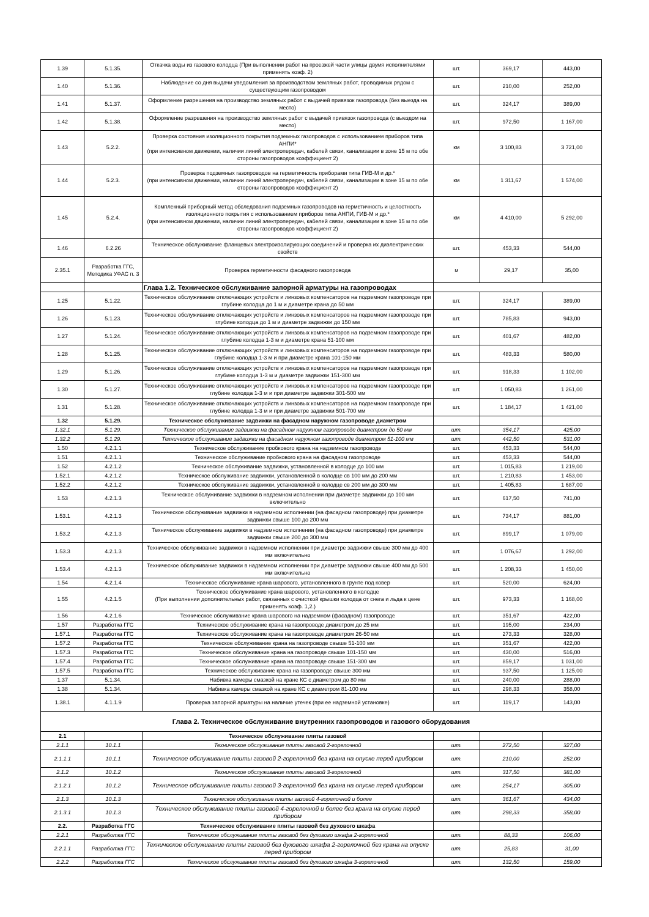| 1.39 | 5.1.35. | Откачка воды из газового колодца (При выполнении работ на проезжей части улицы двумя исполнителями применять коэф. 2) | шт. | 369,17 | 443,00 |
| 1.40 | 5.1.36. | Наблюдение со дня выдачи уведомления за производством земляных работ, проводимых рядом с существующим газопроводом | шт. | 210,00 | 252,00 |
| 1.41 | 5.1.37. | Оформление разрешения на производство земляных работ с выдачей привязок газопровода (без выезда на место) | шт. | 324,17 | 389,00 |
| 1.42 | 5.1.38. | Оформление разрешения на производство земляных работ с выдачей привязок газопровода (с выездом на место) | шт. | 972,50 | 1 167,00 |
| 1.43 | 5.2.2. | Проверка состояния изоляционного покрытия подземных газопроводов с использованием приборов типа АНПИ* (при интенсивном движении, наличии линий электропередач, кабелей связи, канализации в зоне 15 м по обе стороны газопроводов коэффициент 2) | км | 3 100,83 | 3 721,00 |
| 1.44 | 5.2.3. | Проверка подземных газопроводов на герметичность приборами типа ГИВ-М и др.* (при интенсивном движении, наличии линий электропередач, кабелей связи, канализации в зоне 15 м по обе стороны газопроводов коэффициент 2) | км | 1 311,67 | 1 574,00 |
| 1.45 | 5.2.4. | Комплекный приборный метод обследования подземных газопроводов на герметичность и целостность изоляционного покрытия с использованием приборов типа АНПИ, ГИВ-М и др.* (при интенсивном движении, наличии линий электропередач, кабелей связи, канализации в зоне 15 м по обе стороны газопроводов коэффициент 2) | км | 4 410,00 | 5 292,00 |
| 1.46 | 6.2.26 | Техническое обслуживание фланцевых электроизолирующих соединений и проверка их диэлектрических свойств | шт. | 453,33 | 544,00 |
| 2.35.1 | Разработка ГГС, Методика УФАС п. 3 | Проверка герметичности фасадного газопровода | м | 29,17 | 35,00 |
| | | Глава 1.2. Техническое обслуживание запорной арматуры на газопроводах | | | |
| 1.25 | 5.1.22. | Техническое обслуживание отключающих устройств и линзовых компенсаторов на подземном газопроводе при глубине колодца до 1 м и диаметре крана до 50 мм | шт. | 324,17 | 389,00 |
| 1.26 | 5.1.23. | Техническое обслуживание отключающих устройств и линзовых компенсаторов на подземном газопроводе при глубине колодца до 1 м и диаметре задвижки до 150 мм | шт. | 785,83 | 943,00 |
| 1.27 | 5.1.24. | Техническое обслуживание отключающих устройств и линзовых компенсаторов на подземном газопроводе при глубине колодца 1-3 м и диаметре крана 51-100 мм | шт. | 401,67 | 482,00 |
| 1.28 | 5.1.25. | Техническое обслуживание отключающих устройств и линзовых компенсаторов на подземном газопроводе при глубине колодца 1-3 м и при диаметре крана 101-150 мм | шт. | 483,33 | 580,00 |
| 1.29 | 5.1.26. | Техническое обслуживание отключающих устройств и линзовых компенсаторов на подземном газопроводе при глубине колодца 1-3 м и диаметре задвижки 151-300 мм | шт. | 918,33 | 1 102,00 |
| 1.30 | 5.1.27. | Техническое обслуживание отключающих устройств и линзовых компенсаторов на подземном газопроводе при глубине колодца 1-3 м и при диаметре задвижки 301-500 мм | шт. | 1 050,83 | 1 261,00 |
| 1.31 | 5.1.28. | Техническое обслуживание отключающих устройств и линзовых компенсаторов на подземном газопроводе при глубине колодца 1-3 м и при диаметре задвижки 501-700 мм | шт. | 1 184,17 | 1 421,00 |
| 1.32 | 5.1.29. | Техническое обслуживание задвижки на фасадном наружном газопроводе диаметром | | | |
| 1.32.1 | 5.1.29. | Техническое обслуживание задвижки на фасадном наружном газопроводе диаметром до 50 мм | шт. | 354,17 | 425,00 |
| 1.32.2 | 5.1.29. | Техническое обслуживание задвижки на фасадном наружном газопроводе диаметром 51-100 мм | шт. | 442,50 | 531,00 |
| 1.50 | 4.2.1.1 | Техническое обслуживание пробкового крана на надземном газопроводе | шт. | 453,33 | 544,00 |
| 1.51 | 4.2.1.1 | Техническое обслуживание пробкового крана на фасадном газопроводе | шт. | 453,33 | 544,00 |
| 1.52 | 4.2.1.2 | Техническое обслуживание задвижки, установленной в колодце до 100 мм | шт. | 1 015,83 | 1 219,00 |
| 1.52.1 | 4.2.1.2 | Техническое обслуживание задвижки, установленной в колодце св 100 мм до 200 мм | шт. | 1 210,83 | 1 453,00 |
| 1.52.2 | 4.2.1.2 | Техническое обслуживание задвижки, установленной в колодце св 200 мм до 300 мм | шт. | 1 405,83 | 1 687,00 |
| 1.53 | 4.2.1.3 | Техническое обслуживание задвижки в надземном исполнении при диаметре задвижки до 100 мм включительно | шт. | 617,50 | 741,00 |
| 1.53.1 | 4.2.1.3 | Техническое обслуживание задвижки в надземном исполнении (на фасадном газопроводе) при диаметре задвижки свыше 100 до 200 мм | шт. | 734,17 | 881,00 |
| 1.53.2 | 4.2.1.3 | Техническое обслуживание задвижки в надземном исполнении (на фасадном газопроводе) при диаметре задвижки свыше 200 до 300 мм | шт. | 899,17 | 1 079,00 |
| 1.53.3 | 4.2.1.3 | Техническое обслуживание задвижки в надземном исполнении при диаметре задвижки свыше 300 мм до 400 мм включительно | шт. | 1 076,67 | 1 292,00 |
| 1.53.4 | 4.2.1.3 | Техническое обслуживание задвижки в надземном исполнении при диаметре задвижки свыше 400 мм до 500 мм включительно | шт. | 1 208,33 | 1 450,00 |
| 1.54 | 4.2.1.4 | Техническое обслуживание крана шарового, установленного в грунте под ковер | шт. | 520,00 | 624,00 |
| 1.55 | 4.2.1.5 | Техническое обслуживание крана шарового, установленного в колодце (При выполнении дополнительных работ, связанных с очисткой крышки колодца от снега и льда к цене применять коэф. 1,2.) | шт. | 973,33 | 1 168,00 |
| 1.56 | 4.2.1.6 | Техническое обслуживание крана шарового на надземном (фасадном) газопроводе | шт. | 351,67 | 422,00 |
| 1.57 | Разработка ГГС | Техническое обслуживание крана на газопроводе диаметром до 25 мм | шт. | 195,00 | 234,00 |
| 1.57.1 | Разработка ГГС | Техническое обслуживание крана на газопроводе диаметром 26-50 мм | шт. | 273,33 | 328,00 |
| 1.57.2 | Разработка ГГС | Техническое обслуживание крана на газопроводе свыше 51-100 мм | шт. | 351,67 | 422,00 |
| 1.57.3 | Разработка ГГС | Техническое обслуживание крана на газопроводе свыше 101-150 мм | шт. | 430,00 | 516,00 |
| 1.57.4 | Разработка ГГС | Техническое обслуживание крана на газопроводе свыше 151-300 мм | шт. | 859,17 | 1 031,00 |
| 1.57.5 | Разработка ГГС | Техническое обслуживание крана на газопроводе свыше 300 мм | шт. | 937,50 | 1 125,00 |
| 1.37 | 5.1.34. | Набивка камеры смазкой на кране КС с диаметром до 80 мм | шт. | 240,00 | 288,00 |
| 1.38 | 5.1.34. | Набивка камеры смазкой на кране КС с диаметром 81-100 мм | шт. | 298,33 | 358,00 |
| 1.38.1 | 4.1.1.9 | Проверка запорной арматуры на наличие утечек (при ее надземной установке) | шт. | 119,17 | 143,00 |
| Глава 2. Техническое обслуживание внутренних газопроводов и газового оборудования | | | | | |
| 2.1 | | Техническое обслуживание плиты газовой | | | |
| 2.1.1 | 10.1.1 | Техническое обслуживание плиты газовой 2-горелочной | шт. | 272,50 | 327,00 |
| 2.1.1.1 | 10.1.1 | Техническое обслуживание плиты газовой 2-горелочной без крана на опуске перед прибором | шт. | 210,00 | 252,00 |
| 2.1.2 | 10.1.2 | Техническое обслуживание плиты газовой 3-горелочной | шт. | 317,50 | 381,00 |
| 2.1.2.1 | 10.1.2 | Техническое обслуживание плиты газовой 3-горелочной без крана на опуске перед прибором | шт. | 254,17 | 305,00 |
| 2.1.3 | 10.1.3 | Техническое обслуживание плиты газовой 4-горелочной и более | шт. | 361,67 | 434,00 |
| 2.1.3.1 | 10.1.3 | Техническое обслуживание плиты газовой 4-горелочной и более без крана на опуске перед прибором | шт. | 298,33 | 358,00 |
| 2.2. | Разработка ГГС | Техническое обслуживание плиты газовой без духового шкафа | | | |
| 2.2.1 | Разработка ГГС | Техническое обслуживание плиты газовой без духового шкафа 2-горелочной | шт. | 88,33 | 106,00 |
| 2.2.1.1 | Разработка ГГС | Техническое обслуживание плиты газовой без духового шкафа 2-горелочной без крана на опуске перед прибором | шт. | 25,83 | 31,00 |
| 2.2.2 | Разработка ГГС | Техническое обслуживание плиты газовой без духового шкафа 3-горелочной | шт. | 132,50 | 159,00 |